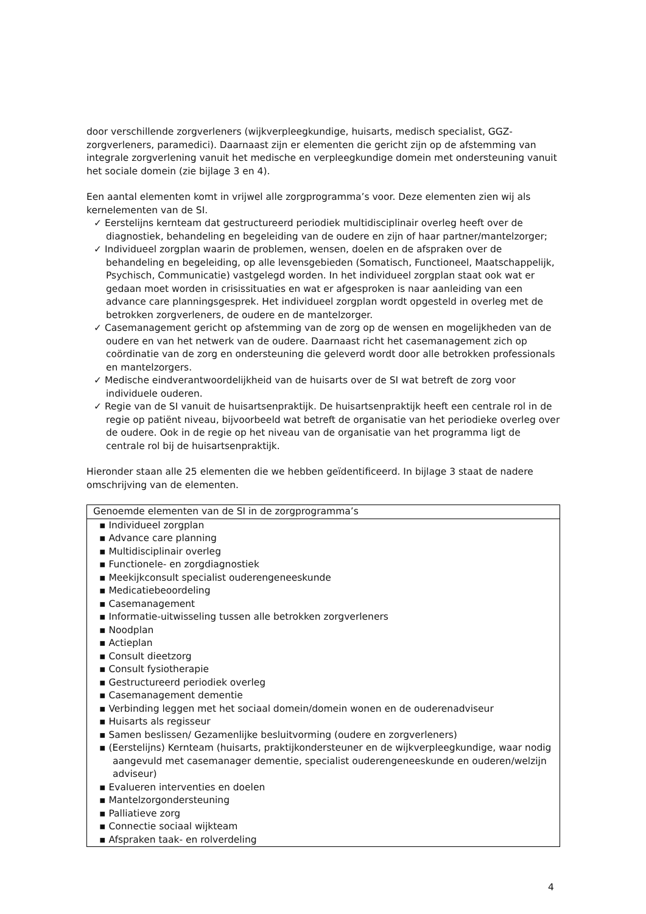door verschillende zorgverleners (wijkverpleegkundige, huisarts, medisch specialist, GGZ-zorgverleners, paramedici). Daarnaast zijn er elementen die gericht zijn op de afstemming van integrale zorgverlening vanuit het medische en verpleegkundige domein met ondersteuning vanuit het sociale domein (zie bijlage 3 en 4).
Een aantal elementen komt in vrijwel alle zorgprogramma’s voor. Deze elementen zien wij als kernelementen van de SI.
✓ Eerstelijns kernteam dat gestructureerd periodiek multidisciplinair overleg heeft over de diagnostiek, behandeling en begeleiding van de oudere en zijn of haar partner/mantelzorger;
✓ Individueel zorgplan waarin de problemen, wensen, doelen en de afspraken over de behandeling en begeleiding, op alle levensgebieden (Somatisch, Functioneel, Maatschappelijk, Psychisch, Communicatie) vastgelegd worden. In het individueel zorgplan staat ook wat er gedaan moet worden in crisissituaties en wat er afgesproken is naar aanleiding van een advance care planningsgesprek. Het individueel zorgplan wordt opgesteld in overleg met de betrokken zorgverleners, de oudere en de mantelzorger.
✓ Casemanagement gericht op afstemming van de zorg op de wensen en mogelijkheden van de oudere en van het netwerk van de oudere. Daarnaast richt het casemanagement zich op coördinatie van de zorg en ondersteuning die geleverd wordt door alle betrokken professionals en mantelzorgers.
✓ Medische eindverantwoordelijkheid van de huisarts over de SI wat betreft de zorg voor individuele ouderen.
✓ Regie van de SI vanuit de huisartsenpraktijk. De huisartsenpraktijk heeft een centrale rol in de regie op patiënt niveau, bijvoorbeeld wat betreft de organisatie van het periodieke overleg over de oudere. Ook in de regie op het niveau van de organisatie van het programma ligt de centrale rol bij de huisartsenpraktijk.
Hieronder staan alle 25 elementen die we hebben geïdentificeerd. In bijlage 3 staat de nadere omschrijving van de elementen.
| Genoemde elementen van de SI in de zorgprogramma’s |
| --- |
| ▪ Individueel zorgplan ▪ Advance care planning ▪ Multidisciplinair overleg ▪ Functionele- en zorgdiagnostiek ▪ Meekijkconsult specialist ouderengeneeskunde ▪ Medicatiebeoordeling ▪ Casemanagement ▪ Informatie-uitwisseling tussen alle betrokken zorgverleners ▪ Noodplan ▪ Actieplan ▪ Consult dieetzorg ▪ Consult fysiotherapie ▪ Gestructureerd periodiek overleg ▪ Casemanagement dementie ▪ Verbinding leggen met het sociaal domein/domein wonen en de ouderenadviseur ▪ Huisarts als regisseur ▪ Samen beslissen/ Gezamenlijke besluitvorming (oudere en zorgverleners) ▪ (Eerstelijns) Kernteam (huisarts, praktijkondersteuner en de wijkverpleegkundige, waar nodig aangevuld met casemanager dementie, specialist ouderengeneeskunde en ouderen/welzijn adviseur) ▪ Evalueren interventies en doelen ▪ Mantelzorgondersteuning ▪ Palliatieve zorg ▪ Connectie sociaal wijkteam ▪ Afspraken taak- en rolverdeling |
4